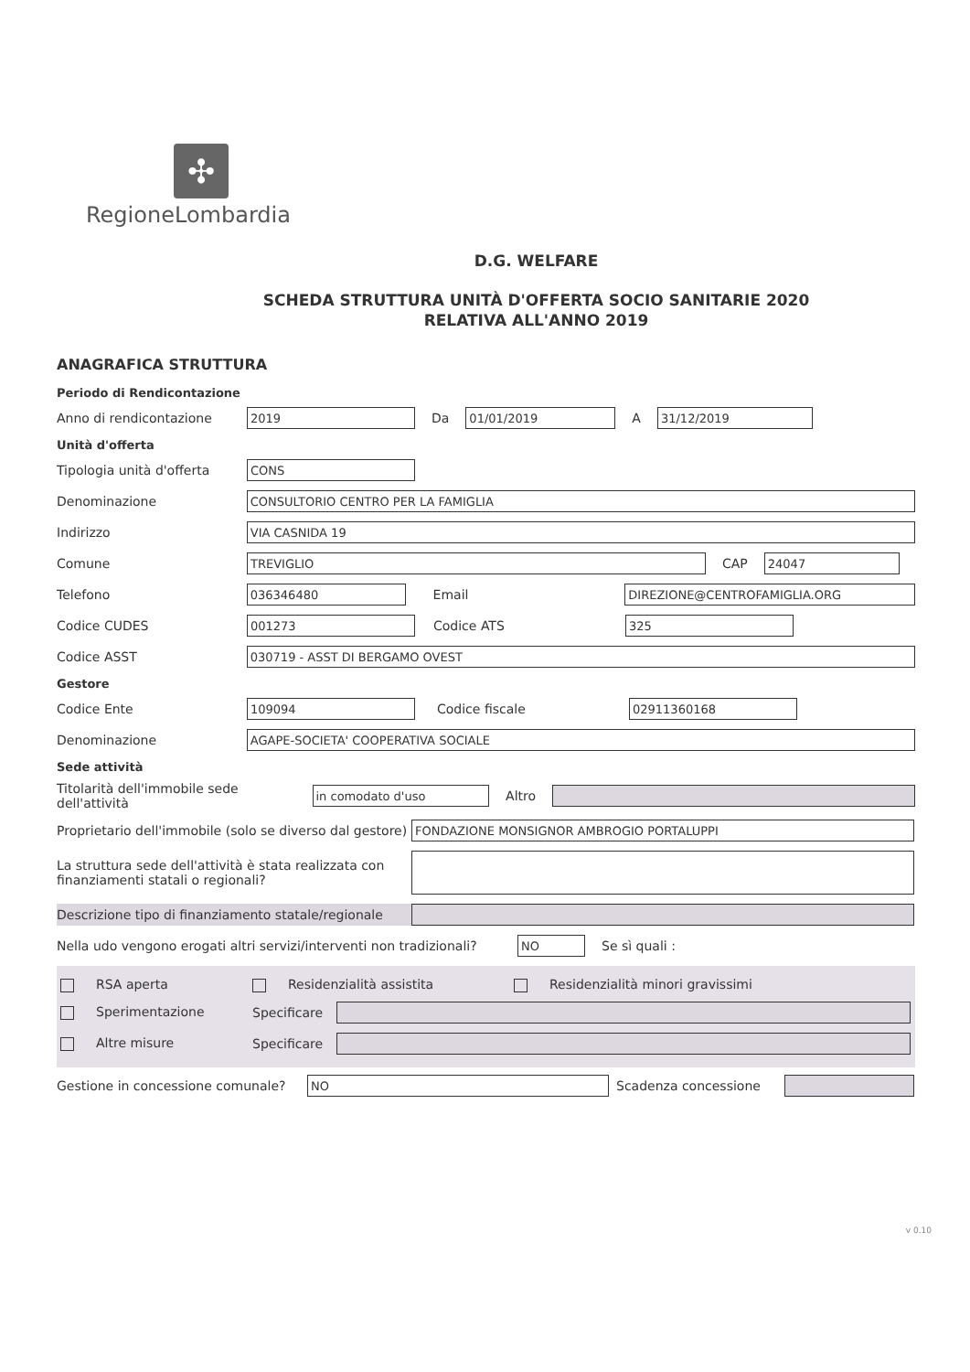✣
RegioneLombardia
D.G. WELFARE
SCHEDA STRUTTURA UNITÀ D'OFFERTA SOCIO SANITARIE 2020
RELATIVA ALL'ANNO 2019
ANAGRAFICA STRUTTURA
Periodo di Rendicontazione
Anno di rendicontazione 2019 Da 01/01/2019 A 31/12/2019
Unità d'offerta
Tipologia unità d'offerta CONS
Denominazione CONSULTORIO CENTRO PER LA FAMIGLIA
Indirizzo VIA CASNIDA 19
Comune TREVIGLIO CAP 24047
Telefono 036346480 Email DIREZIONE@CENTROFAMIGLIA.ORG
Codice CUDES 001273 Codice ATS 325
Codice ASST 030719 - ASST DI BERGAMO OVEST
Gestore
Codice Ente 109094 Codice fiscale 02911360168
Denominazione AGAPE-SOCIETA' COOPERATIVA SOCIALE
Sede attività
Titolarità dell'immobile sede dell'attività in comodato d'uso Altro
Proprietario dell'immobile (solo se diverso dal gestore) FONDAZIONE MONSIGNOR AMBROGIO PORTALUPPI
La struttura sede dell'attività è stata realizzata con finanziamenti statali o regionali?
Descrizione tipo di finanziamento statale/regionale
Nella udo vengono erogati altri servizi/interventi non tradizionali? NO Se sì quali :
RSA aperta Residenzialità assistita Residenzialità minori gravissimi
Sperimentazione Specificare
Altre misure Specificare
Gestione in concessione comunale? NO Scadenza concessione
v 0.10